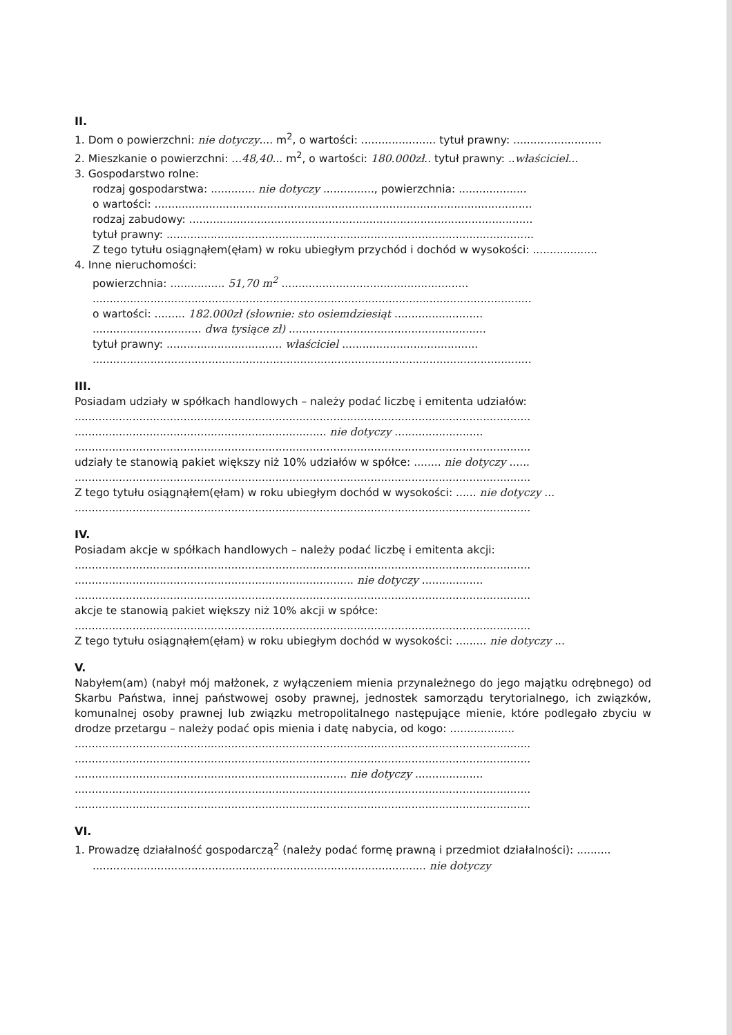II.
1. Dom o powierzchni: nie dotyczy.... m<sup>2</sup>, o wartości: ...................... tytuł prawny: ..........................
2. Mieszkanie o powierzchni: ...48,40... m<sup>2</sup>, o wartości: 180.000zł.. tytuł prawny: ..właściciel...
3. Gospodarstwo rolne:
rodzaj gospodarstwa: ............. nie dotyczy ..............., powierzchnia: ....................
o wartości: ...............................................................................................................
rodzaj zabudowy: .....................................................................................................
tytuł prawny: ............................................................................................................
Z tego tytułu osiągnąłem(ęłam) w roku ubiegłym przychód i dochód w wysokości: ...................
4. Inne nieruchomości:
powierzchnia: ................ 51,70 m<sup>2</sup> .......................................................
.................................................................................................................................
o wartości: ......... 182.000zł (słownie: sto osiemdziesiąt ..........................
................................ dwa tysiące zł) ..........................................................
tytuł prawny: .................................. właściciel ........................................
.................................................................................................................................
III.
Posiadam udziały w spółkach handlowych – należy podać liczbę i emitenta udziałów:
......................................................................................................................................
.......................................................................... nie dotyczy ..........................
......................................................................................................................................
udziały te stanowią pakiet większy niż 10% udziałów w spółce: ........ nie dotyczy ......
......................................................................................................................................
Z tego tytułu osiągnąłem(ęłam) w roku ubiegłym dochód w wysokości: ...... nie dotyczy ...
......................................................................................................................................
IV.
Posiadam akcje w spółkach handlowych – należy podać liczbę i emitenta akcji:
......................................................................................................................................
.................................................................................. nie dotyczy ..................
......................................................................................................................................
akcje te stanowią pakiet większy niż 10% akcji w spółce:
......................................................................................................................................
Z tego tytułu osiągnąłem(ęłam) w roku ubiegłym dochód w wysokości: ......... nie dotyczy ...
V.
Nabyłem(am) (nabył mój małżonek, z wyłączeniem mienia przynależnego do jego majątku odrębnego) od Skarbu Państwa, innej państwowej osoby prawnej, jednostek samorządu terytorialnego, ich związków, komunalnej osoby prawnej lub związku metropolitalnego następujące mienie, które podlegało zbyciu w drodze przetargu – należy podać opis mienia i datę nabycia, od kogo: ...................
......................................................................................................................................
......................................................................................................................................
................................................................................ nie dotyczy ....................
......................................................................................................................................
......................................................................................................................................
VI.
1. Prowadzę działalność gospodarczą<sup>2</sup> (należy podać formę prawną i przedmiot działalności): ..........
.................................................................................................. nie dotyczy